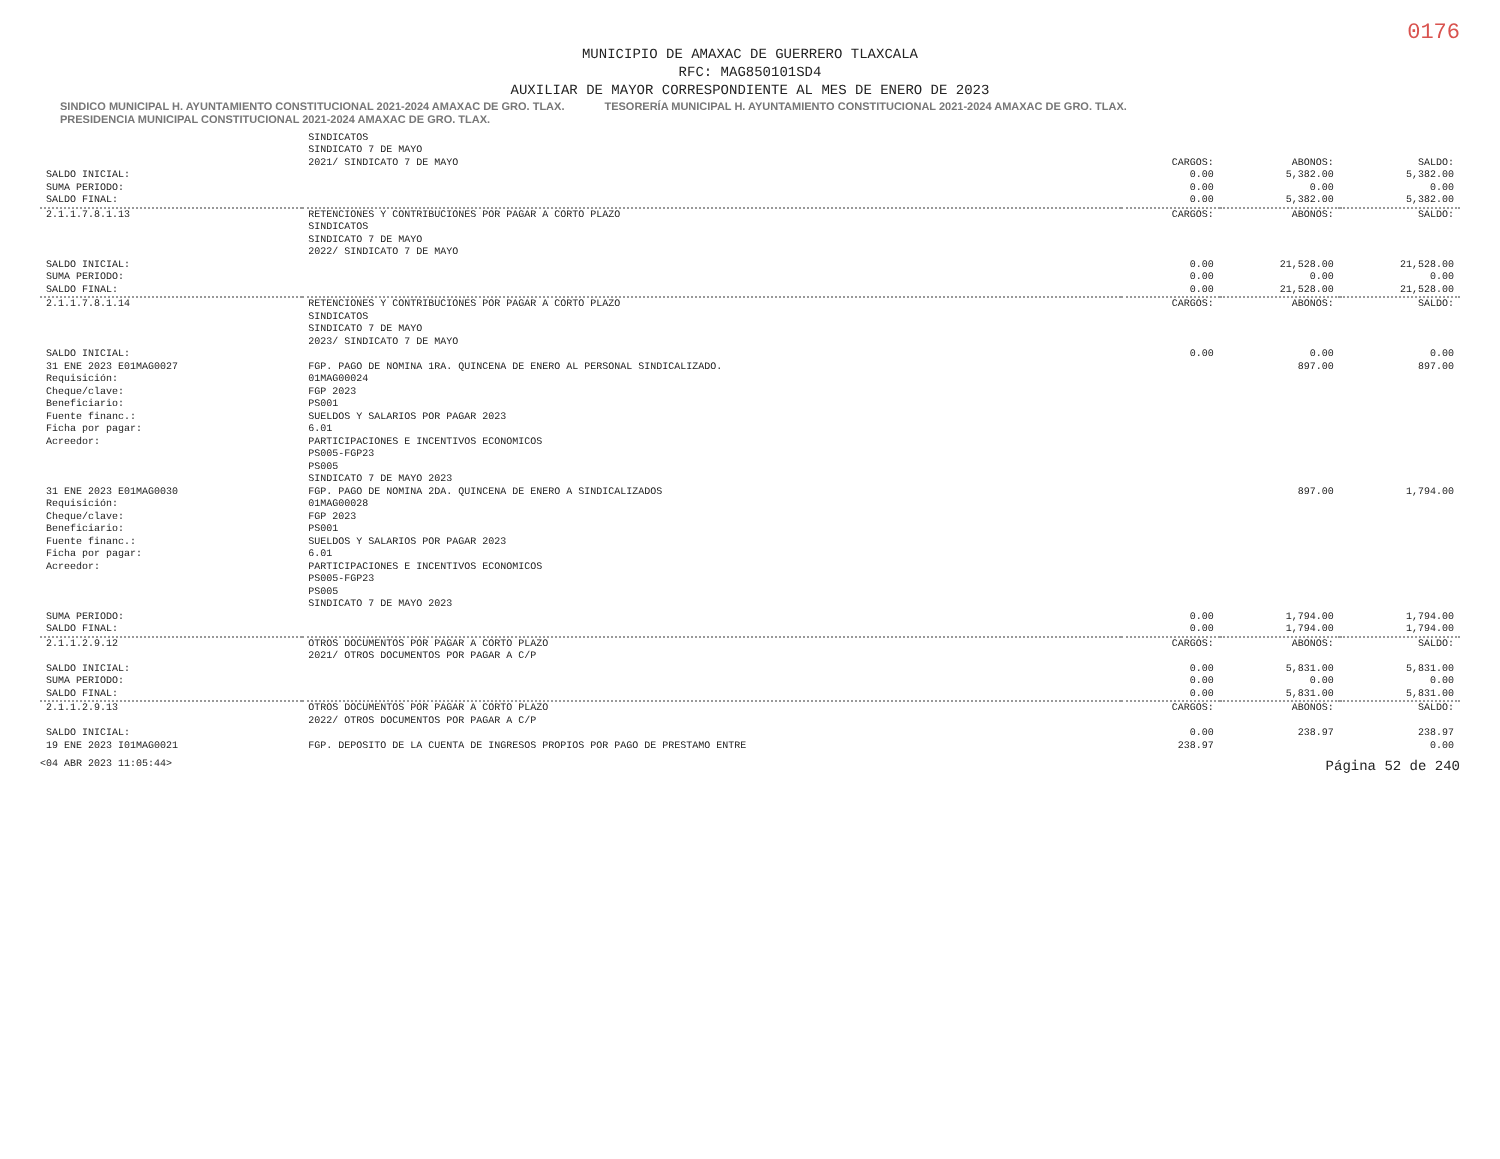0176
MUNICIPIO DE AMAXAC DE GUERRERO TLAXCALA
RFC: MAG850101SD4
AUXILIAR DE MAYOR CORRESPONDIENTE AL MES DE ENERO DE 2023
SINDICO MUNICIPAL H. AYUNTAMIENTO CONSTITUCIONAL 2021-2024 AMAXAC DE GRO. TLAX. TESORERÍA MUNICIPAL H. AYUNTAMIENTO CONSTITUCIONAL 2021-2024 AMAXAC DE GRO. TLAX. PRESIDENCIA MUNICIPAL CONSTITUCIONAL 2021-2024 AMAXAC DE GRO. TLAX.
| | SINDICATOS | | | |
| | SINDICATO 7 DE MAYO | | | |
| | 2021/ SINDICATO 7 DE MAYO | CARGOS: | ABONOS: | SALDO: |
| SALDO INICIAL: | | 0.00 | 5,382.00 | 5,382.00 |
| SUMA PERIODO: | | 0.00 | 0.00 | 0.00 |
| SALDO FINAL: | | 0.00 | 5,382.00 | 5,382.00 |
| 2.1.1.7.8.1.13 | RETENCIONES Y CONTRIBUCIONES POR PAGAR A CORTO PLAZO SINDICATOS SINDICATO 7 DE MAYO 2022/ SINDICATO 7 DE MAYO | CARGOS: | ABONOS: | SALDO: |
| SALDO INICIAL: | | 0.00 | 21,528.00 | 21,528.00 |
| SUMA PERIODO: | | 0.00 | 0.00 | 0.00 |
| SALDO FINAL: | | 0.00 | 21,528.00 | 21,528.00 |
| 2.1.1.7.8.1.14 | RETENCIONES Y CONTRIBUCIONES POR PAGAR A CORTO PLAZO SINDICATOS SINDICATO 7 DE MAYO 2023/ SINDICATO 7 DE MAYO | CARGOS: | ABONOS: | SALDO: |
| SALDO INICIAL: | | 0.00 | 0.00 | 0.00 |
| 31 ENE 2023 E01MAG0027 Requisición: Cheque/clave: Beneficiario: Fuente financ.: Ficha por pagar: Acreedor: | FGP. PAGO DE NOMINA 1RA. QUINCENA DE ENERO AL PERSONAL SINDICALIZADO. 01MAG00024 FGP 2023 PS001 SUELDOS Y SALARIOS POR PAGAR 2023 6.01 PARTICIPACIONES E INCENTIVOS ECONOMICOS PS005-FGP23 PS005 SINDICATO 7 DE MAYO 2023 | | 897.00 | 897.00 |
| 31 ENE 2023 E01MAG0030 Requisición: Cheque/clave: Beneficiario: Fuente financ.: Ficha por pagar: Acreedor: | FGP. PAGO DE NOMINA 2DA. QUINCENA DE ENERO A SINDICALIZADOS 01MAG00028 FGP 2023 PS001 SUELDOS Y SALARIOS POR PAGAR 2023 6.01 PARTICIPACIONES E INCENTIVOS ECONOMICOS PS005-FGP23 PS005 SINDICATO 7 DE MAYO 2023 | | 897.00 | 1,794.00 |
| SUMA PERIODO: | | 0.00 | 1,794.00 | 1,794.00 |
| SALDO FINAL: | | 0.00 | 1,794.00 | 1,794.00 |
| 2.1.1.2.9.12 | OTROS DOCUMENTOS POR PAGAR A CORTO PLAZO 2021/ OTROS DOCUMENTOS POR PAGAR A C/P | CARGOS: | ABONOS: | SALDO: |
| SALDO INICIAL: | | 0.00 | 5,831.00 | 5,831.00 |
| SUMA PERIODO: | | 0.00 | 0.00 | 0.00 |
| SALDO FINAL: | | 0.00 | 5,831.00 | 5,831.00 |
| 2.1.1.2.9.13 | OTROS DOCUMENTOS POR PAGAR A CORTO PLAZO 2022/ OTROS DOCUMENTOS POR PAGAR A C/P | CARGOS: | ABONOS: | SALDO: |
| SALDO INICIAL: | | 0.00 | 238.97 | 238.97 |
| 19 ENE 2023 I01MAG0021 | FGP. DEPOSITO DE LA CUENTA DE INGRESOS PROPIOS POR PAGO DE PRESTAMO ENTRE | 238.97 | | 0.00 |
<04 ABR 2023 11:05:44> Página 52 de 240